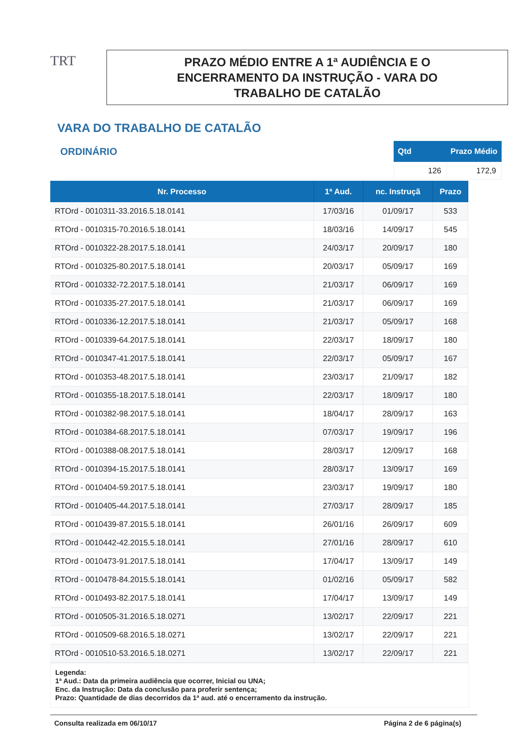TRT
PRAZO MÉDIO ENTRE A 1ª AUDIÊNCIA E O
ENCERRAMENTO DA INSTRUÇÃO - VARA DO
TRABALHO DE CATALÃO
VARA DO TRABALHO DE CATALÃO
ORDINÁRIO
| Qtd | Prazo Médio |
| --- | --- |
| 126 | 172,9 |
| Nr. Processo | 1ª Aud. | nc. Instruçã | Prazo |
| --- | --- | --- | --- |
| RTOrd - 0010311-33.2016.5.18.0141 | 17/03/16 | 01/09/17 | 533 |
| RTOrd - 0010315-70.2016.5.18.0141 | 18/03/16 | 14/09/17 | 545 |
| RTOrd - 0010322-28.2017.5.18.0141 | 24/03/17 | 20/09/17 | 180 |
| RTOrd - 0010325-80.2017.5.18.0141 | 20/03/17 | 05/09/17 | 169 |
| RTOrd - 0010332-72.2017.5.18.0141 | 21/03/17 | 06/09/17 | 169 |
| RTOrd - 0010335-27.2017.5.18.0141 | 21/03/17 | 06/09/17 | 169 |
| RTOrd - 0010336-12.2017.5.18.0141 | 21/03/17 | 05/09/17 | 168 |
| RTOrd - 0010339-64.2017.5.18.0141 | 22/03/17 | 18/09/17 | 180 |
| RTOrd - 0010347-41.2017.5.18.0141 | 22/03/17 | 05/09/17 | 167 |
| RTOrd - 0010353-48.2017.5.18.0141 | 23/03/17 | 21/09/17 | 182 |
| RTOrd - 0010355-18.2017.5.18.0141 | 22/03/17 | 18/09/17 | 180 |
| RTOrd - 0010382-98.2017.5.18.0141 | 18/04/17 | 28/09/17 | 163 |
| RTOrd - 0010384-68.2017.5.18.0141 | 07/03/17 | 19/09/17 | 196 |
| RTOrd - 0010388-08.2017.5.18.0141 | 28/03/17 | 12/09/17 | 168 |
| RTOrd - 0010394-15.2017.5.18.0141 | 28/03/17 | 13/09/17 | 169 |
| RTOrd - 0010404-59.2017.5.18.0141 | 23/03/17 | 19/09/17 | 180 |
| RTOrd - 0010405-44.2017.5.18.0141 | 27/03/17 | 28/09/17 | 185 |
| RTOrd - 0010439-87.2015.5.18.0141 | 26/01/16 | 26/09/17 | 609 |
| RTOrd - 0010442-42.2015.5.18.0141 | 27/01/16 | 28/09/17 | 610 |
| RTOrd - 0010473-91.2017.5.18.0141 | 17/04/17 | 13/09/17 | 149 |
| RTOrd - 0010478-84.2015.5.18.0141 | 01/02/16 | 05/09/17 | 582 |
| RTOrd - 0010493-82.2017.5.18.0141 | 17/04/17 | 13/09/17 | 149 |
| RTOrd - 0010505-31.2016.5.18.0271 | 13/02/17 | 22/09/17 | 221 |
| RTOrd - 0010509-68.2016.5.18.0271 | 13/02/17 | 22/09/17 | 221 |
| RTOrd - 0010510-53.2016.5.18.0271 | 13/02/17 | 22/09/17 | 221 |
Legenda:
1ª Aud.: Data da primeira audiência que ocorrer, Inicial ou UNA;
Enc. da Instrução: Data da conclusão para proferir sentença;
Prazo: Quantidade de dias decorridos da 1ª aud. até o encerramento da instrução.
Consulta realizada em 06/10/17 Página 2 de 6 página(s)